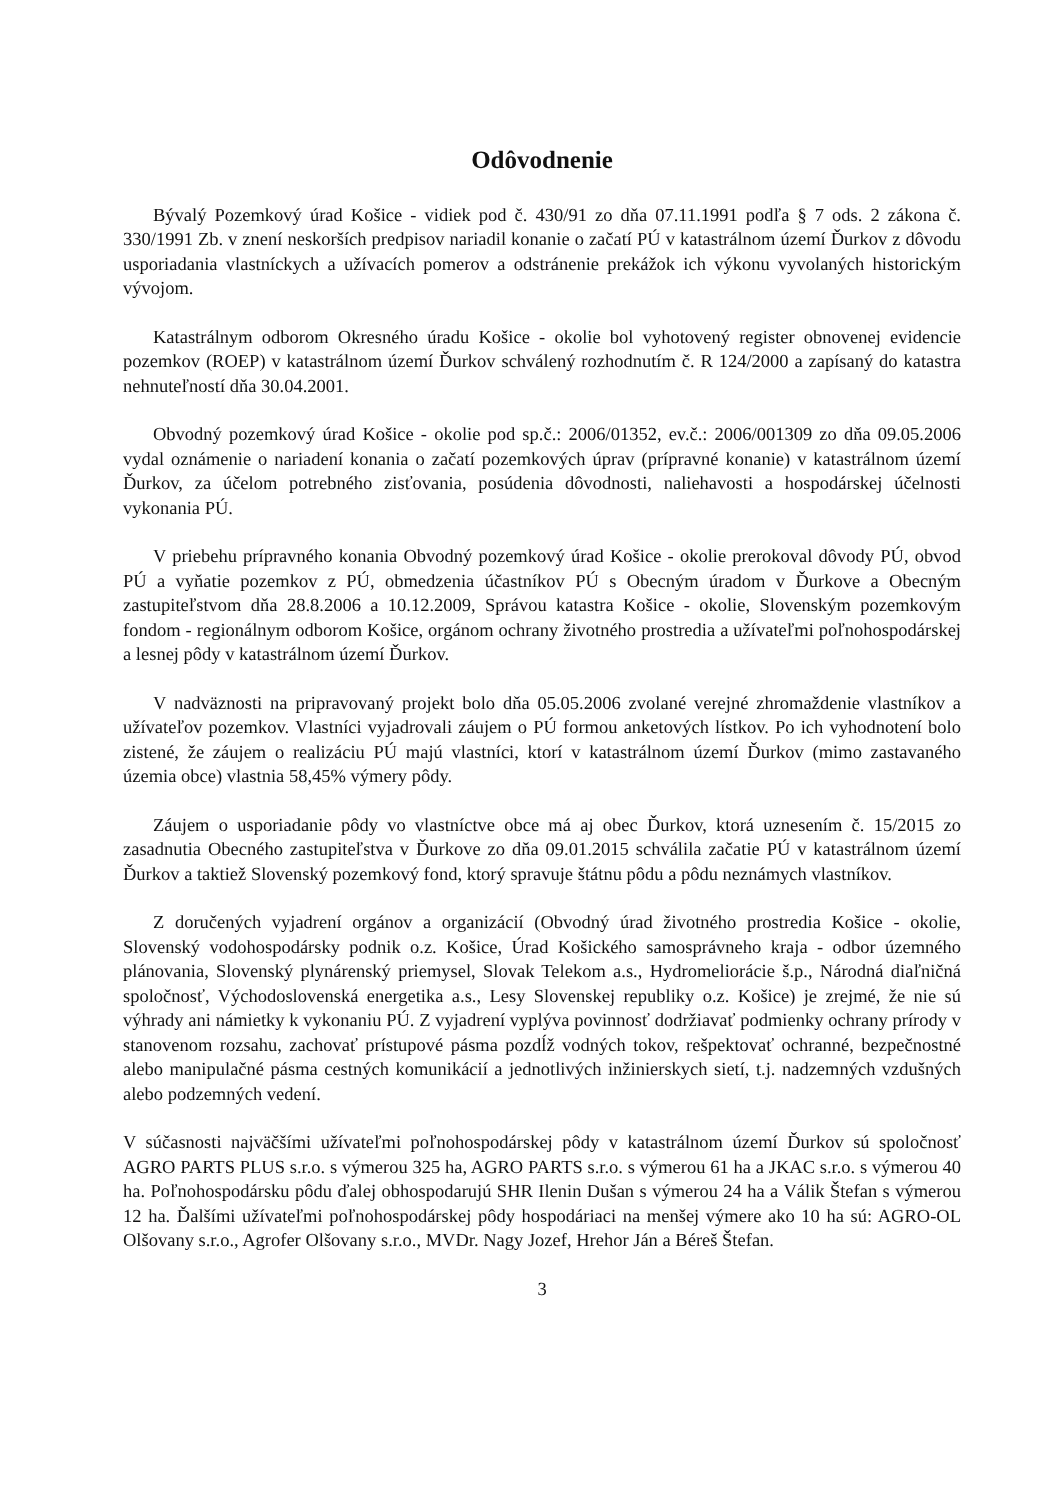Odôvodnenie
Bývalý Pozemkový úrad Košice - vidiek pod č. 430/91 zo dňa 07.11.1991 podľa § 7 ods. 2 zákona č. 330/1991 Zb. v znení neskorších predpisov nariadil konanie o začatí PÚ v katastrálnom území Ďurkov z dôvodu usporiadania vlastníckych a užívacích pomerov a odstránenie prekážok ich výkonu vyvolaných historickým vývojom.
Katastrálnym odborom Okresného úradu Košice - okolie bol vyhotovený register obnovenej evidencie pozemkov (ROEP) v katastrálnom území Ďurkov schválený rozhodnutím č. R 124/2000 a zapísaný do katastra nehnuteľností dňa 30.04.2001.
Obvodný pozemkový úrad Košice - okolie pod sp.č.: 2006/01352, ev.č.: 2006/001309 zo dňa 09.05.2006 vydal oznámenie o nariadení konania o začatí pozemkových úprav (prípravné konanie) v katastrálnom území Ďurkov, za účelom potrebného zisťovania, posúdenia dôvodnosti, naliehavosti a hospodárskej účelnosti vykonania PÚ.
V priebehu prípravného konania Obvodný pozemkový úrad Košice - okolie prerokoval dôvody PÚ, obvod PÚ a vyňatie pozemkov z PÚ, obmedzenia účastníkov PÚ s Obecným úradom v Ďurkove a Obecným zastupiteľstvom dňa 28.8.2006 a 10.12.2009, Správou katastra Košice - okolie, Slovenským pozemkovým fondom - regionálnym odborom Košice, orgánom ochrany životného prostredia a užívateľmi poľnohospodárskej a lesnej pôdy v katastrálnom území Ďurkov.
V nadväznosti na pripravovaný projekt bolo dňa 05.05.2006 zvolané verejné zhromaždenie vlastníkov a užívateľov pozemkov. Vlastníci vyjadrovali záujem o PÚ formou anketových lístkov. Po ich vyhodnotení bolo zistené, že záujem o realizáciu PÚ majú vlastníci, ktorí v katastrálnom území Ďurkov (mimo zastavaného územia obce) vlastnia 58,45% výmery pôdy.
Záujem o usporiadanie pôdy vo vlastníctve obce má aj obec Ďurkov, ktorá uznesením č. 15/2015 zo zasadnutia Obecného zastupiteľstva v Ďurkove zo dňa 09.01.2015 schválila začatie PÚ v katastrálnom území Ďurkov a taktiež Slovenský pozemkový fond, ktorý spravuje štátnu pôdu a pôdu neznámych vlastníkov.
Z doručených vyjadrení orgánov a organizácií (Obvodný úrad životného prostredia Košice - okolie, Slovenský vodohospodársky podnik o.z. Košice, Úrad Košického samosprávneho kraja - odbor územného plánovania, Slovenský plynárenský priemysel, Slovak Telekom a.s., Hydromeliorácie š.p., Národná diaľničná spoločnosť, Východoslovenská energetika a.s., Lesy Slovenskej republiky o.z. Košice) je zrejmé, že nie sú výhrady ani námietky k vykonaniu PÚ. Z vyjadrení vyplýva povinnosť dodržiavať podmienky ochrany prírody v stanovenom rozsahu, zachovať prístupové pásma pozdĺž vodných tokov, rešpektovať ochranné, bezpečnostné alebo manipulačné pásma cestných komunikácií a jednotlivých inžinierskych sietí, t.j. nadzemných vzdušných alebo podzemných vedení.
V súčasnosti najväčšími užívateľmi poľnohospodárskej pôdy v katastrálnom území Ďurkov sú spoločnosť AGRO PARTS PLUS s.r.o. s výmerou 325 ha, AGRO PARTS s.r.o. s výmerou 61 ha a JKAC s.r.o. s výmerou 40 ha. Poľnohospodársku pôdu ďalej obhospodarujú SHR Ilenin Dušan s výmerou 24 ha a Válik Štefan s výmerou 12 ha. Ďalšími užívateľmi poľnohospodárskej pôdy hospodáriaci na menšej výmere ako 10 ha sú: AGRO-OL Olšovany s.r.o., Agrofer Olšovany s.r.o., MVDr. Nagy Jozef, Hrehor Ján a Béreš Štefan.
3